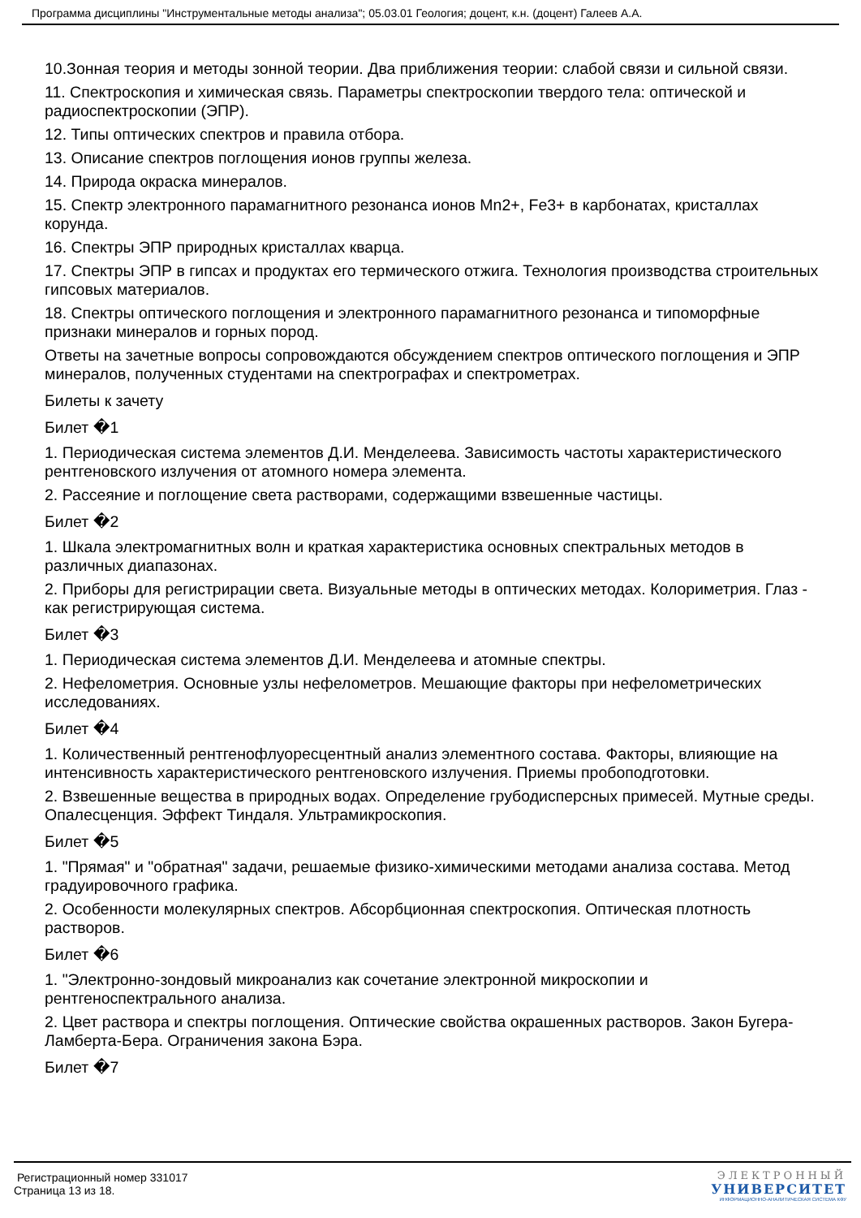Программа дисциплины "Инструментальные методы анализа"; 05.03.01 Геология; доцент, к.н. (доцент) Галеев А.А.
10.Зонная теория и методы зонной теории. Два приближения теории: слабой связи и сильной связи.
11. Спектроскопия и химическая связь. Параметры спектроскопии твердого тела: оптической и радиоспектроскопии (ЭПР).
12. Типы оптических спектров и правила отбора.
13. Описание спектров поглощения ионов группы железа.
14. Природа окраска минералов.
15. Спектр электронного парамагнитного резонанса ионов Mn2+, Fe3+ в карбонатах, кристаллах корунда.
16. Спектры ЭПР природных кристаллах кварца.
17. Спектры ЭПР в гипсах и продуктах его термического отжига. Технология производства строительных гипсовых материалов.
18. Спектры оптического поглощения и электронного парамагнитного резонанса и типоморфные признаки минералов и горных пород.
Ответы на зачетные вопросы сопровождаются обсуждением спектров оптического поглощения и ЭПР минералов, полученных студентами на спектрографах и спектрометрах.
Билеты к зачету
Билет �1
1. Периодическая система элементов Д.И. Менделеева. Зависимость частоты характеристического рентгеновского излучения от атомного номера элемента.
2. Рассеяние и поглощение света растворами, содержащими взвешенные частицы.
Билет �2
1. Шкала электромагнитных волн и краткая характеристика основных спектральных методов в различных диапазонах.
2. Приборы для регистрирации света. Визуальные методы в оптических методах. Колориметрия. Глаз - как регистрирующая система.
Билет �3
1. Периодическая система элементов Д.И. Менделеева и атомные спектры.
2. Нефелометрия. Основные узлы нефелометров. Мешающие факторы при нефелометрических исследованиях.
Билет �4
1. Количественный рентгенофлуоресцентный анализ элементного состава. Факторы, влияющие на интенсивность характеристического рентгеновского излучения. Приемы пробоподготовки.
2. Взвешенные вещества в природных водах. Определение грубодисперсных примесей. Мутные среды. Опалесценция. Эффект Тиндаля. Ультрамикроскопия.
Билет �5
1. "Прямая" и "обратная" задачи, решаемые физико-химическими методами анализа состава. Метод градуировочного графика.
2. Особенности молекулярных спектров. Абсорбционная спектроскопия. Оптическая плотность растворов.
Билет �6
1. "Электронно-зондовый микроанализ как сочетание электронной микроскопии и рентгеноспектрального анализа.
2. Цвет раствора и спектры поглощения. Оптические свойства окрашенных растворов. Закон Бугера-Ламберта-Бера. Ограничения закона Бэра.
Билет �7
Регистрационный номер 331017
Страница 13 из 18.
ЭЛЕКТРОННЫЙ
УНИВЕРСИТЕТ
ИНФОРМАЦИОННО-АНАЛИТИЧЕСКАЯ СИСТЕМА КФУ